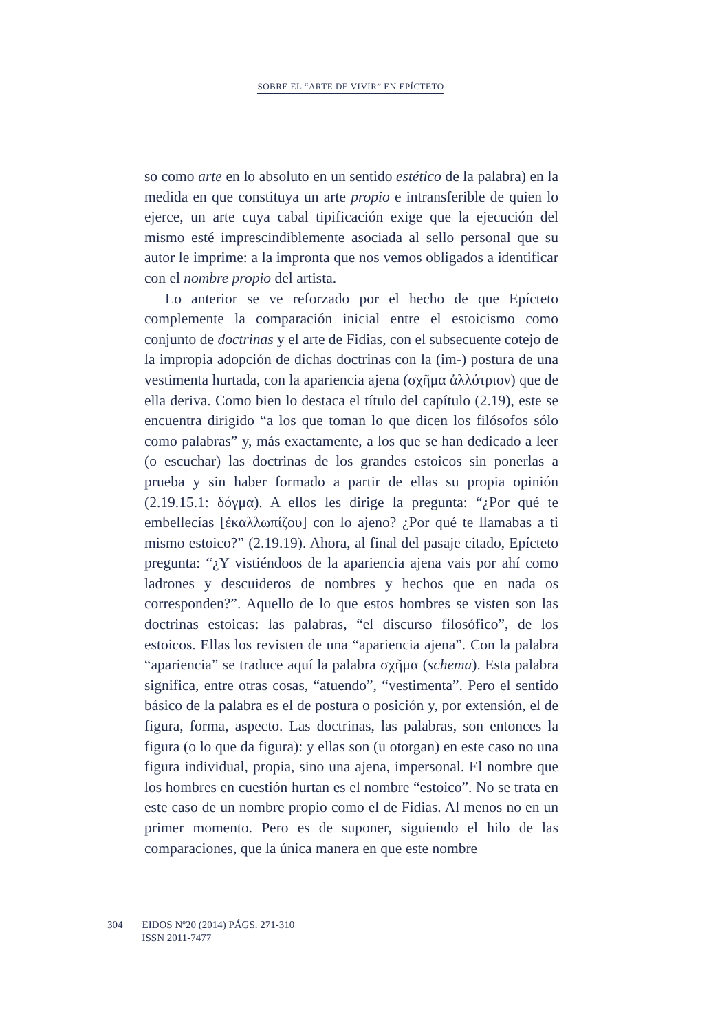SOBRE EL “ARTE DE VIVIR” EN EPÍCTETO
so como arte en lo absoluto en un sentido estético de la palabra) en la medida en que constituya un arte propio e intransferible de quien lo ejerce, un arte cuya cabal tipificación exige que la ejecución del mismo esté imprescindiblemente asociada al sello personal que su autor le imprime: a la impronta que nos vemos obligados a identificar con el nombre propio del artista.
Lo anterior se ve reforzado por el hecho de que Epícteto complemente la comparación inicial entre el estoicismo como conjunto de doctrinas y el arte de Fidias, con el subsecuente cotejo de la impropia adopción de dichas doctrinas con la (im-) postura de una vestimenta hurtada, con la apariencia ajena (σχῆμα ἀλλότριον) que de ella deriva. Como bien lo destaca el título del capítulo (2.19), este se encuentra dirigido “a los que toman lo que dicen los filósofos sólo como palabras” y, más exactamente, a los que se han dedicado a leer (o escuchar) las doctrinas de los grandes estoicos sin ponerlas a prueba y sin haber formado a partir de ellas su propia opinión (2.19.15.1: δόγμα). A ellos les dirige la pregunta: “¿Por qué te embellecías [ἐκαλλωπίζου] con lo ajeno? ¿Por qué te llamabas a ti mismo estoico?” (2.19.19). Ahora, al final del pasaje citado, Epícteto pregunta: “¿Y vistiéndoos de la apariencia ajena vais por ahí como ladrones y descuideros de nombres y hechos que en nada os corresponden?”. Aquello de lo que estos hombres se visten son las doctrinas estoicas: las palabras, “el discurso filosófico”, de los estoicos. Ellas los revisten de una “apariencia ajena”. Con la palabra “apariencia” se traduce aquí la palabra σχῆμα (schema). Esta palabra significa, entre otras cosas, “atuendo”, “vestimenta”. Pero el sentido básico de la palabra es el de postura o posición y, por extensión, el de figura, forma, aspecto. Las doctrinas, las palabras, son entonces la figura (o lo que da figura): y ellas son (u otorgan) en este caso no una figura individual, propia, sino una ajena, impersonal. El nombre que los hombres en cuestión hurtan es el nombre “estoico”. No se trata en este caso de un nombre propio como el de Fidias. Al menos no en un primer momento. Pero es de suponer, siguiendo el hilo de las comparaciones, que la única manera en que este nombre
304 EIDOS Nº20 (2014) PÁGS. 271-310
ISSN 2011-7477